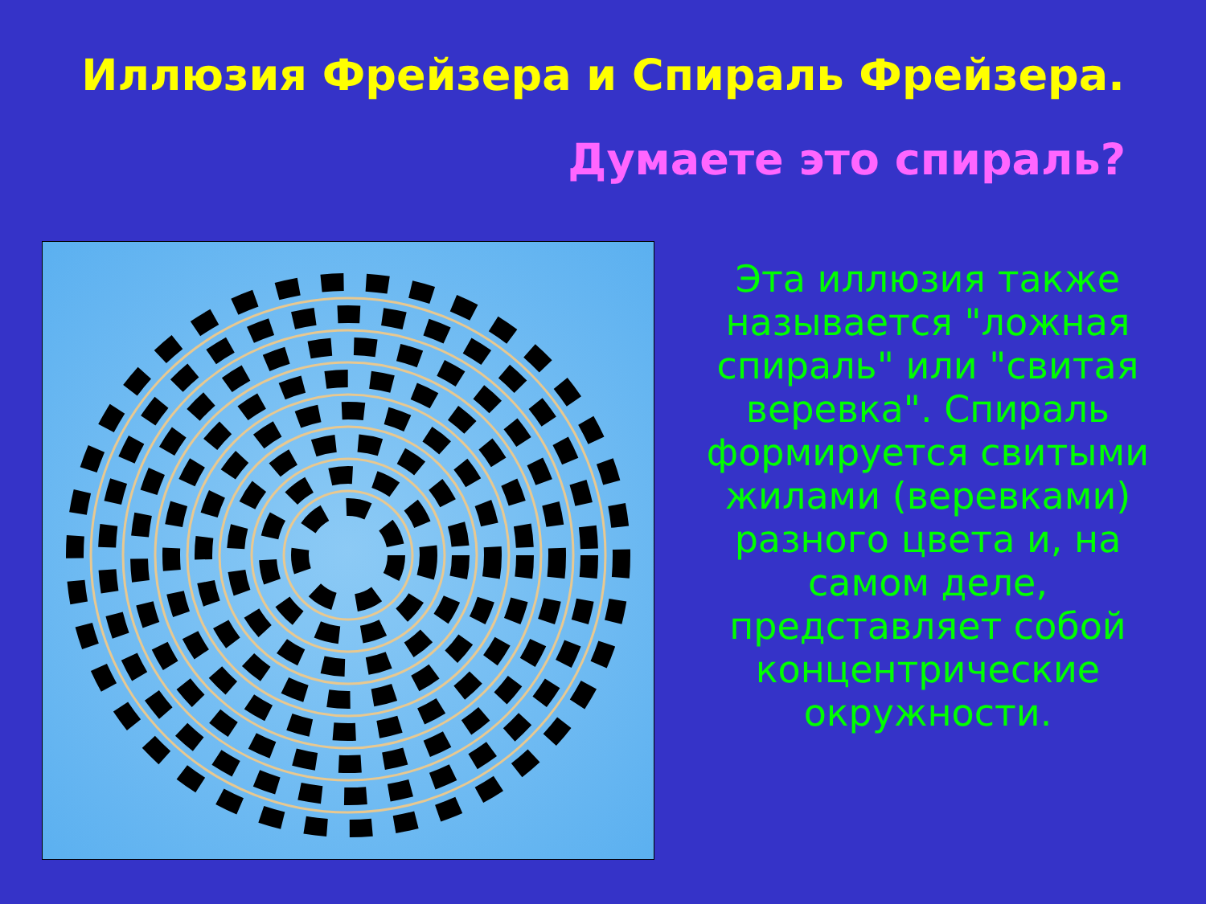Иллюзия Фрейзера и Спираль Фрейзера.
Думаете это спираль?
Эта иллюзия также называется "ложная спираль" или "свитая веревка". Спираль формируется свитыми жилами (веревками) разного цвета и, на самом деле, представляет собой концентрические окружности.